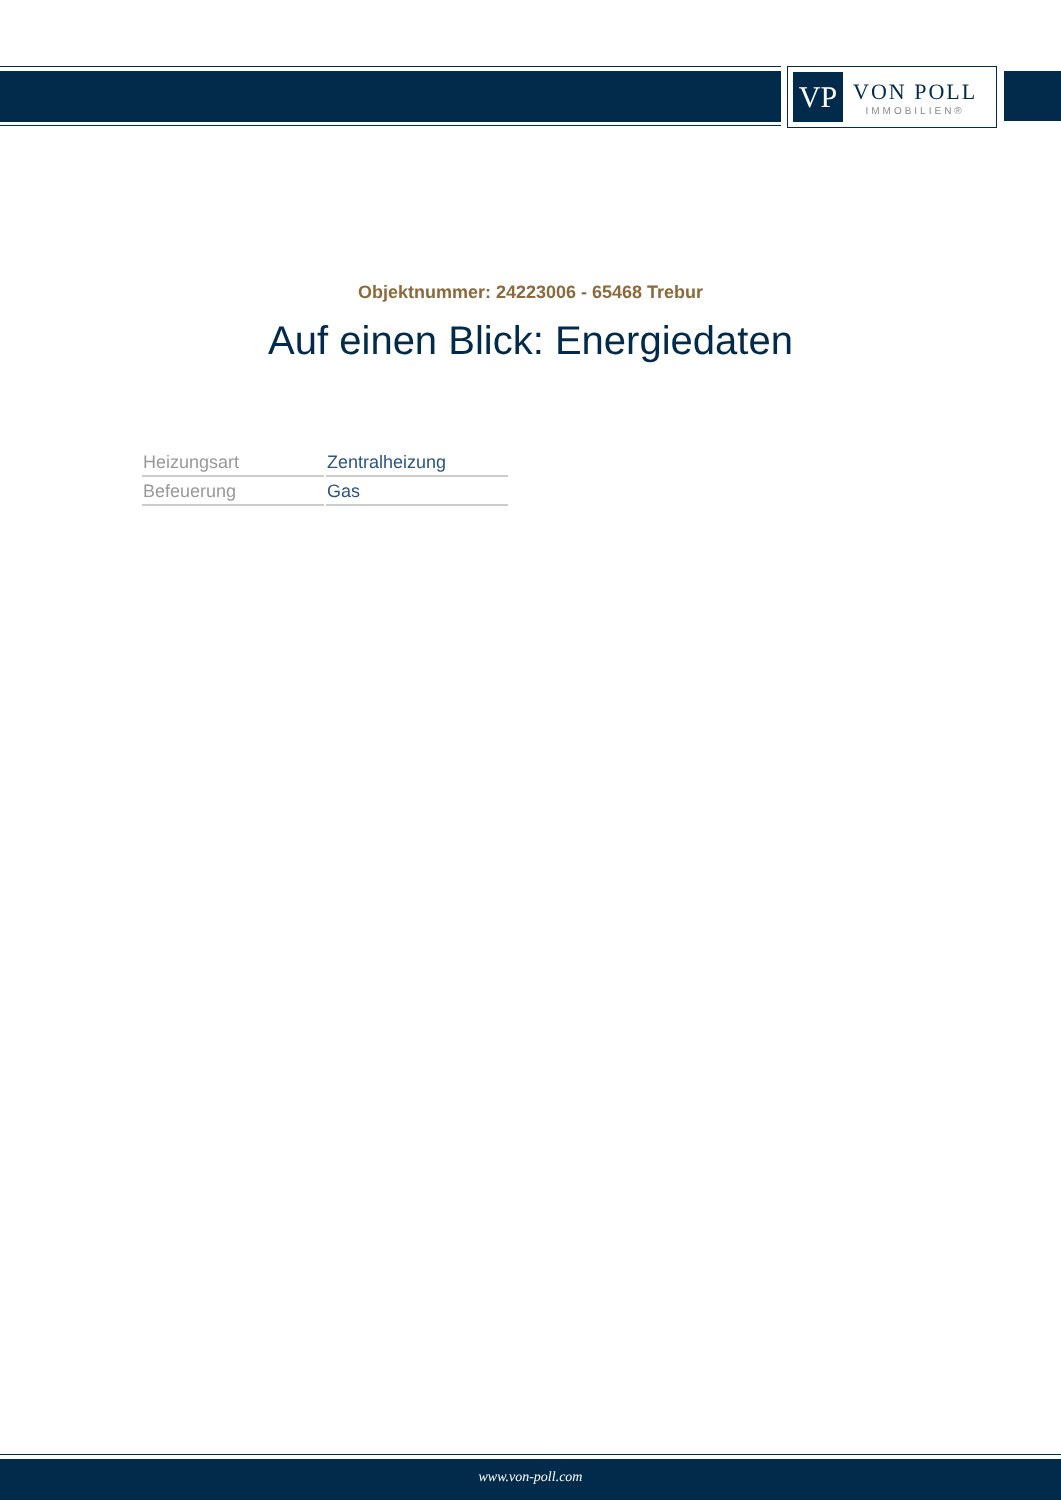VP
VON POLL
IMMOBILIEN®
Objektnummer: 24223006 - 65468 Trebur
Auf einen Blick: Energiedaten
| Heizungsart | Zentralheizung |
| Befeuerung | Gas |
www.von-poll.com